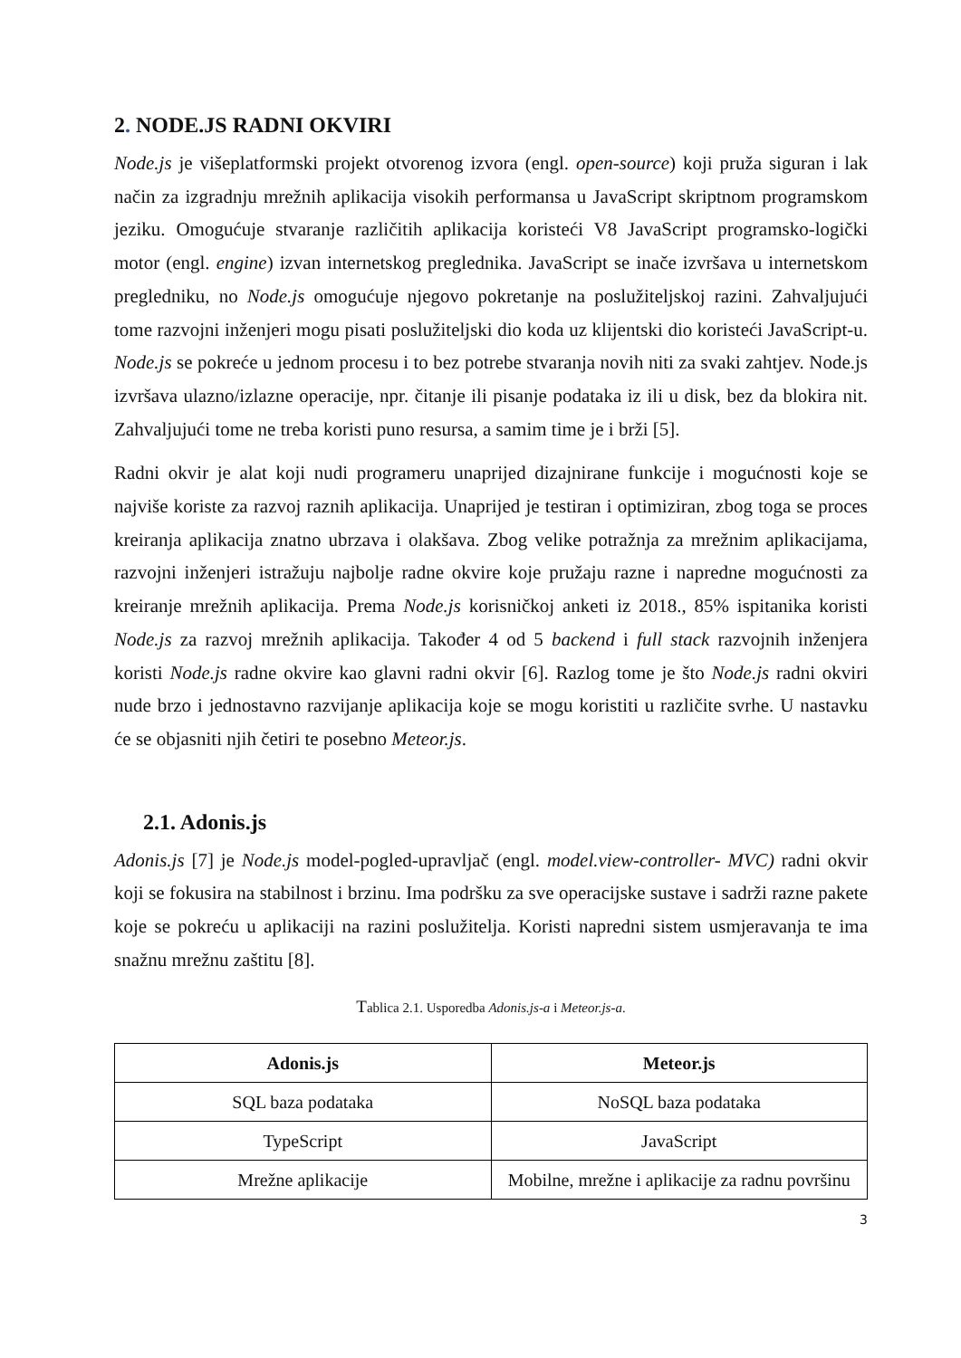2. NODE.JS RADNI OKVIRI
Node.js je višeplatformski projekt otvorenog izvora (engl. open-source) koji pruža siguran i lak način za izgradnju mrežnih aplikacija visokih performansa u JavaScript skriptnom programskom jeziku. Omogućuje stvaranje različitih aplikacija koristeći V8 JavaScript programsko-logički motor (engl. engine) izvan internetskog preglednika. JavaScript se inače izvršava u internetskom pregledniku, no Node.js omogućuje njegovo pokretanje na poslužiteljskoj razini. Zahvaljujući tome razvojni inženjeri mogu pisati poslužiteljski dio koda uz klijentski dio koristeći JavaScript-u. Node.js se pokreće u jednom procesu i to bez potrebe stvaranja novih niti za svaki zahtjev. Node.js izvršava ulazno/izlazne operacije, npr. čitanje ili pisanje podataka iz ili u disk, bez da blokira nit. Zahvaljujući tome ne treba koristi puno resursa, a samim time je i brži [5].
Radni okvir je alat koji nudi programeru unaprijed dizajnirane funkcije i mogućnosti koje se najviše koriste za razvoj raznih aplikacija. Unaprijed je testiran i optimiziran, zbog toga se proces kreiranja aplikacija znatno ubrzava i olakšava. Zbog velike potražnja za mrežnim aplikacijama, razvojni inženjeri istražuju najbolje radne okvire koje pružaju razne i napredne mogućnosti za kreiranje mrežnih aplikacija. Prema Node.js korisničkoj anketi iz 2018., 85% ispitanika koristi Node.js za razvoj mrežnih aplikacija. Također 4 od 5 backend i full stack razvojnih inženjera koristi Node.js radne okvire kao glavni radni okvir [6]. Razlog tome je što Node.js radni okviri nude brzo i jednostavno razvijanje aplikacija koje se mogu koristiti u različite svrhe. U nastavku će se objasniti njih četiri te posebno Meteor.js.
2.1. Adonis.js
Adonis.js [7] je Node.js model-pogled-upravljač (engl. model.view-controller- MVC) radni okvir koji se fokusira na stabilnost i brzinu. Ima podršku za sve operacijske sustave i sadrži razne pakete koje se pokreću u aplikaciji na razini poslužitelja. Koristi napredni sistem usmjeravanja te ima snažnu mrežnu zaštitu [8].
Tablica 2.1. Usporedba Adonis.js-a i Meteor.js-a.
| Adonis.js | Meteor.js |
| --- | --- |
| SQL baza podataka | NoSQL baza podataka |
| TypeScript | JavaScript |
| Mrežne aplikacije | Mobilne, mrežne i aplikacije za radnu površinu |
3